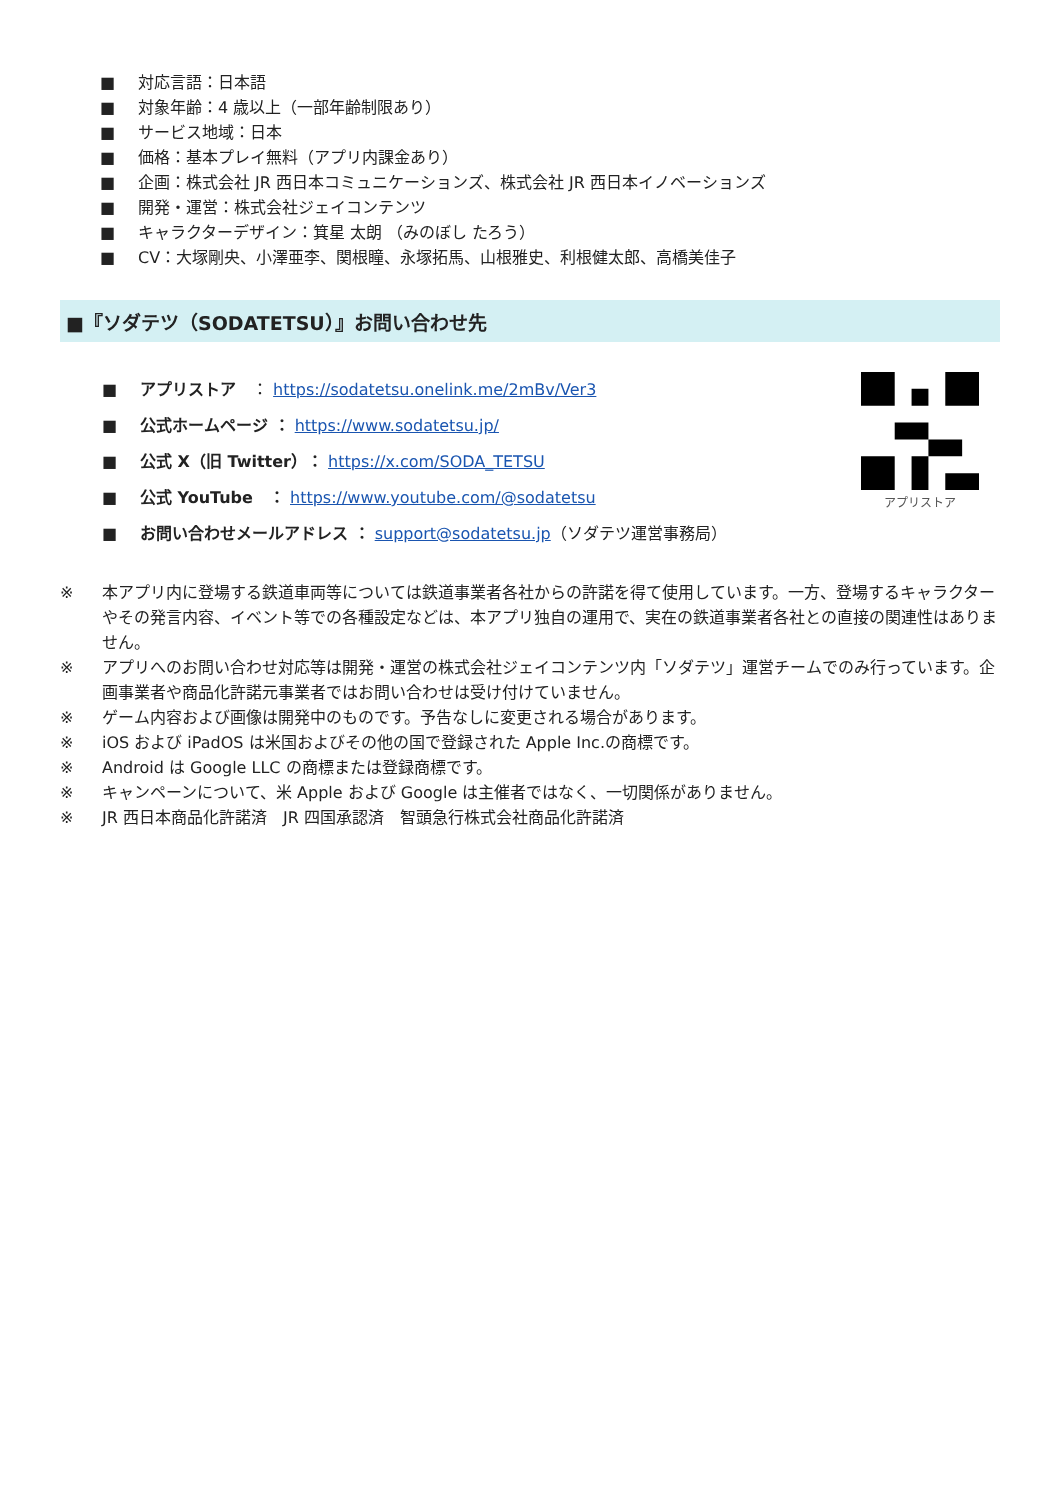■ 対応言語：日本語
■ 対象年齢：4 歳以上（一部年齢制限あり）
■ サービス地域：日本
■ 価格：基本プレイ無料（アプリ内課金あり）
■ 企画：株式会社 JR 西日本コミュニケーションズ、株式会社 JR 西日本イノベーションズ
■ 開発・運営：株式会社ジェイコンテンツ
■ キャラクターデザイン：箕星 太朗 （みのぼし たろう）
■ CV：大塚剛央、小澤亜李、関根瞳、永塚拓馬、山根雅史、利根健太郎、高橋美佳子
■『ソダテツ（SODATETSU）』お問い合わせ先
■ アプリストア　： https://sodatetsu.onelink.me/2mBv/Ver3
■ 公式ホームページ ： https://www.sodatetsu.jp/
■ 公式 X（旧 Twitter）： https://x.com/SODA_TETSU
■ 公式 YouTube　： https://www.youtube.com/@sodatetsu
■ お問い合わせメールアドレス ： support@sodatetsu.jp（ソダテツ運営事務局）
アプリストア
※ 本アプリ内に登場する鉄道車両等については鉄道事業者各社からの許諾を得て使用しています。一方、登場するキャラクターやその発言内容、イベント等での各種設定などは、本アプリ独自の運用で、実在の鉄道事業者各社との直接の関連性はありません。
※ アプリへのお問い合わせ対応等は開発・運営の株式会社ジェイコンテンツ内「ソダテツ」運営チームでのみ行っています。企画事業者や商品化許諾元事業者ではお問い合わせは受け付けていません。
※ ゲーム内容および画像は開発中のものです。予告なしに変更される場合があります。
※ iOS および iPadOS は米国およびその他の国で登録された Apple Inc.の商標です。
※ Android は Google LLC の商標または登録商標です。
※ キャンペーンについて、米 Apple および Google は主催者ではなく、一切関係がありません。
※ JR 西日本商品化許諾済　JR 四国承認済　智頭急行株式会社商品化許諾済